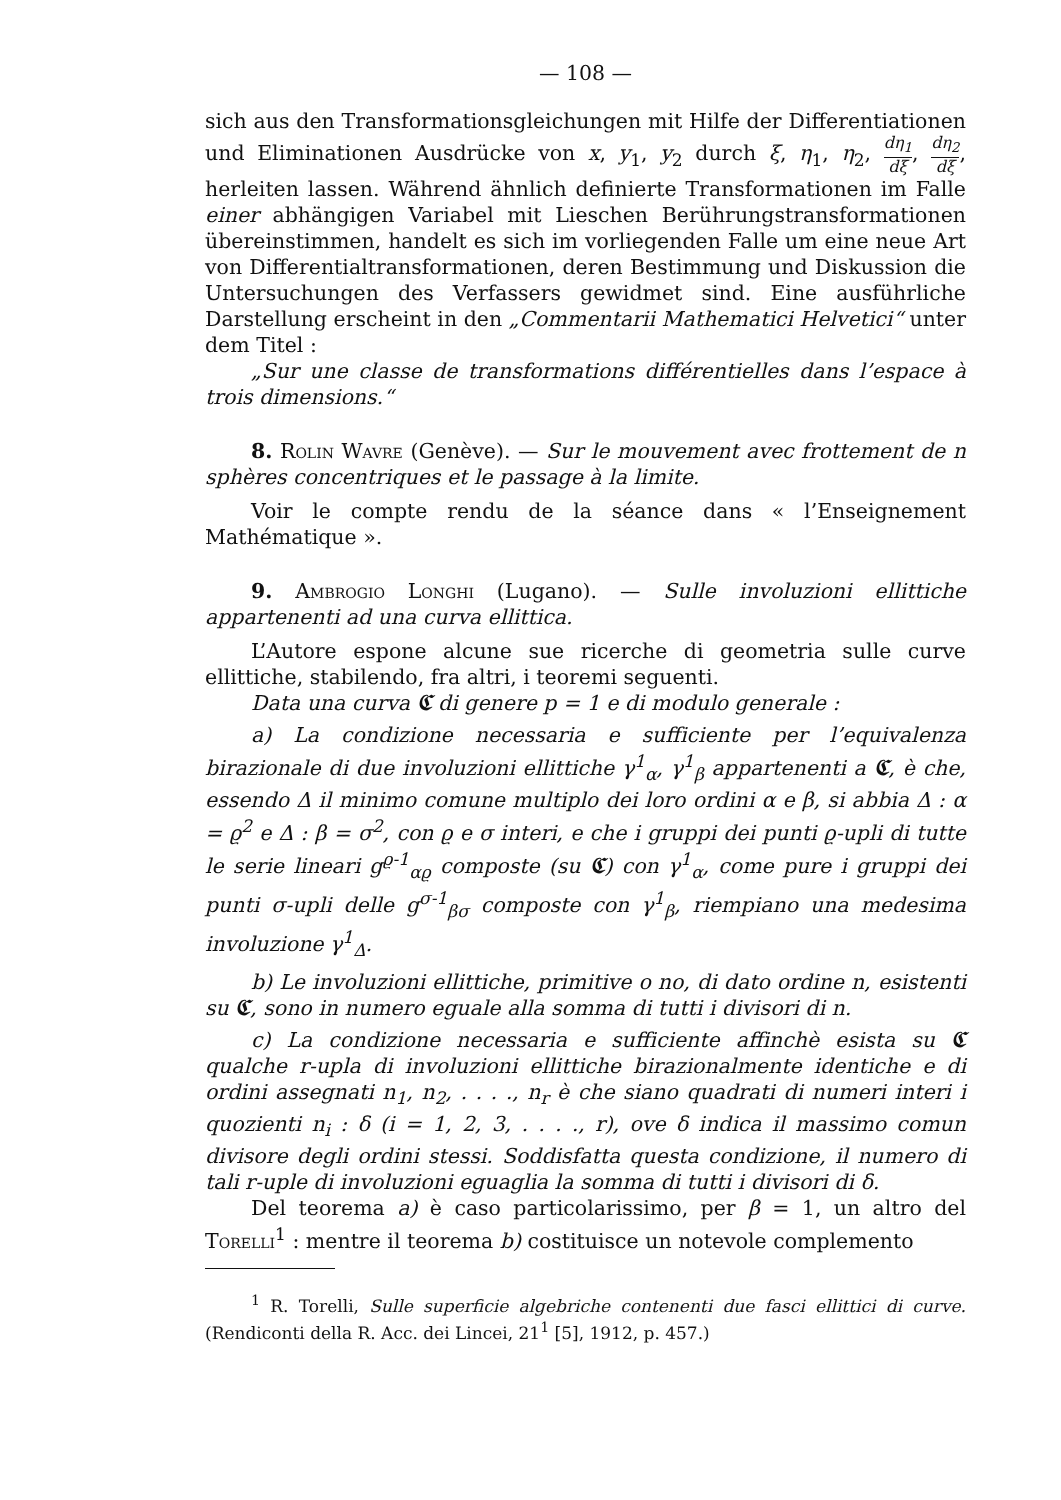— 108 —
sich aus den Transformationsgleichungen mit Hilfe der Differentiationen und Eliminationen Ausdrücke von x, y<sub>1</sub>, y<sub>2</sub> durch ξ, η<sub>1</sub>, η<sub>2</sub>, dη<sub>1</sub> dξ, dη<sub>2</sub> dξ, herleiten lassen. Während ähnlich definierte Transformationen im Falle einer abhängigen Variabel mit Lieschen Berührungstransformationen übereinstimmen, handelt es sich im vorliegenden Falle um eine neue Art von Differentialtransformationen, deren Bestimmung und Diskussion die Untersuchungen des Verfassers gewidmet sind. Eine ausführliche Darstellung erscheint in den „Commentarii Mathematici Helvetici“ unter dem Titel :
„Sur une classe de transformations différentielles dans l’espace à trois dimensions.“
8. Rolin Wavre (Genève). — Sur le mouvement avec frottement de n sphères concentriques et le passage à la limite.
Voir le compte rendu de la séance dans « l’Enseignement Mathématique ».
9. Ambrogio Longhi (Lugano). — Sulle involuzioni ellittiche appartenenti ad una curva ellittica.
L’Autore espone alcune sue ricerche di geometria sulle curve ellittiche, stabilendo, fra altri, i teoremi seguenti.
Data una curva 𝕮 di genere p = 1 e di modulo generale :
a) La condizione necessaria e sufficiente per l’equivalenza birazionale di due involuzioni ellittiche γ<sup>1</sup><sub>α</sub>, γ<sup>1</sup><sub>β</sub> appartenenti a 𝕮, è che, essendo Δ il minimo comune multiplo dei loro ordini α e β, si abbia Δ : α = ϱ<sup>2</sup> e Δ : β = σ<sup>2</sup>, con ϱ e σ interi, e che i gruppi dei punti ϱ-upli di tutte le serie lineari g<sup>ϱ-1</sup><sub>αϱ</sub> composte (su 𝕮) con γ<sup>1</sup><sub>α</sub>, come pure i gruppi dei punti σ-upli delle g<sup>σ-1</sup><sub>βσ</sub> composte con γ<sup>1</sup><sub>β</sub>, riempiano una medesima involuzione γ<sup>1</sup><sub>Δ</sub>.
b) Le involuzioni ellittiche, primitive o no, di dato ordine n, esistenti su 𝕮, sono in numero eguale alla somma di tutti i divisori di n.
c) La condizione necessaria e sufficiente affinchè esista su 𝕮 qualche r-upla di involuzioni ellittiche birazionalmente identiche e di ordini assegnati n<sub>1</sub>, n<sub>2</sub>, . . . ., n<sub>r</sub> è che siano quadrati di numeri interi i quozienti n<sub>i</sub> : δ (i = 1, 2, 3, . . . ., r), ove δ indica il massimo comun divisore degli ordini stessi. Soddisfatta questa condizione, il numero di tali r-uple di involuzioni eguaglia la somma di tutti i divisori di δ.
Del teorema a) è caso particolarissimo, per β = 1, un altro del Torelli<sup>1</sup> : mentre il teorema b) costituisce un notevole complemento
<sup>1</sup> R. Torelli, Sulle superficie algebriche contenenti due fasci ellittici di curve. (Rendiconti della R. Acc. dei Lincei, 21<sup>1</sup> [5], 1912, p. 457.)